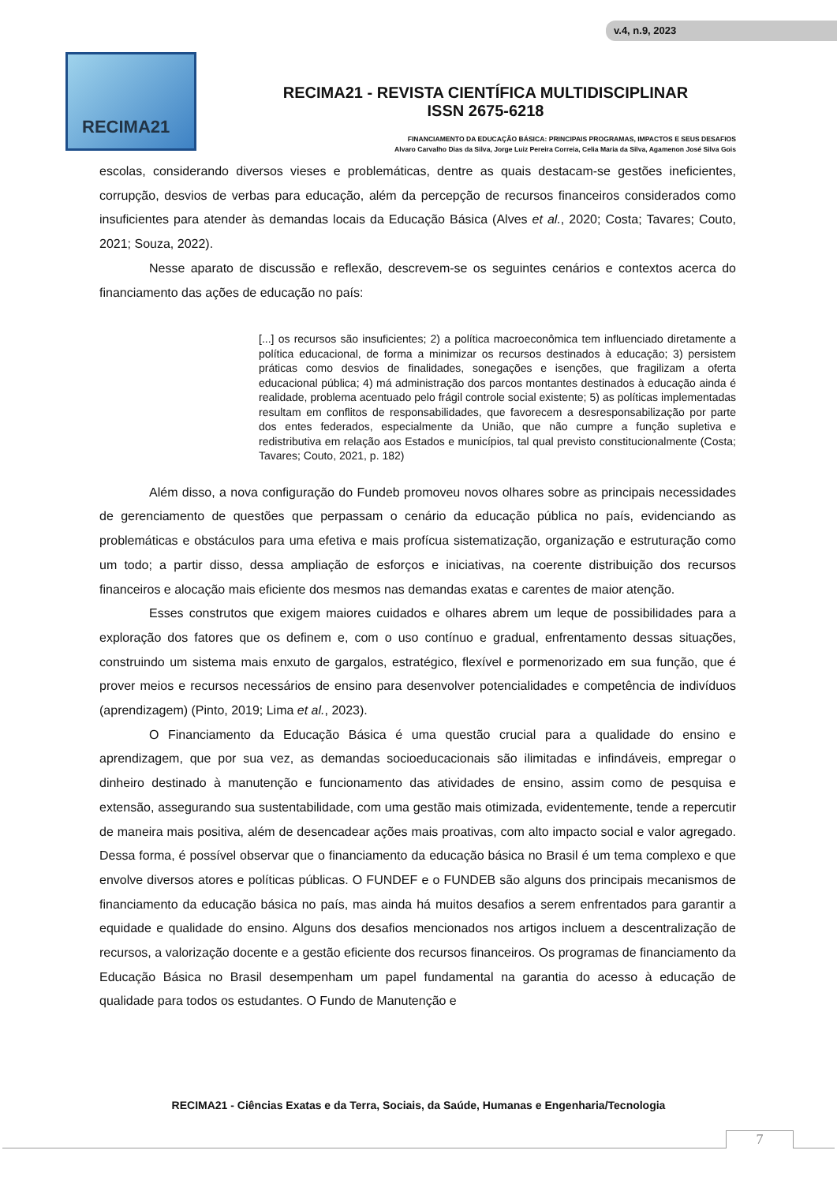v.4, n.9, 2023
RECIMA21
RECIMA21 - REVISTA CIENTÍFICA MULTIDISCIPLINAR
ISSN 2675-6218
FINANCIAMENTO DA EDUCAÇÃO BÁSICA: PRINCIPAIS PROGRAMAS, IMPACTOS E SEUS DESAFIOS
Alvaro Carvalho Dias da Silva, Jorge Luiz Pereira Correia, Celia Maria da Silva, Agamenon José Silva Gois
escolas, considerando diversos vieses e problemáticas, dentre as quais destacam-se gestões ineficientes, corrupção, desvios de verbas para educação, além da percepção de recursos financeiros considerados como insuficientes para atender às demandas locais da Educação Básica (Alves et al., 2020; Costa; Tavares; Couto, 2021; Souza, 2022).
Nesse aparato de discussão e reflexão, descrevem-se os seguintes cenários e contextos acerca do financiamento das ações de educação no país:
[...] os recursos são insuficientes; 2) a política macroeconômica tem influenciado diretamente a política educacional, de forma a minimizar os recursos destinados à educação; 3) persistem práticas como desvios de finalidades, sonegações e isenções, que fragilizam a oferta educacional pública; 4) má administração dos parcos montantes destinados à educação ainda é realidade, problema acentuado pelo frágil controle social existente; 5) as políticas implementadas resultam em conflitos de responsabilidades, que favorecem a desresponsabilização por parte dos entes federados, especialmente da União, que não cumpre a função supletiva e redistributiva em relação aos Estados e municípios, tal qual previsto constitucionalmente (Costa; Tavares; Couto, 2021, p. 182)
Além disso, a nova configuração do Fundeb promoveu novos olhares sobre as principais necessidades de gerenciamento de questões que perpassam o cenário da educação pública no país, evidenciando as problemáticas e obstáculos para uma efetiva e mais profícua sistematização, organização e estruturação como um todo; a partir disso, dessa ampliação de esforços e iniciativas, na coerente distribuição dos recursos financeiros e alocação mais eficiente dos mesmos nas demandas exatas e carentes de maior atenção.
Esses construtos que exigem maiores cuidados e olhares abrem um leque de possibilidades para a exploração dos fatores que os definem e, com o uso contínuo e gradual, enfrentamento dessas situações, construindo um sistema mais enxuto de gargalos, estratégico, flexível e pormenorizado em sua função, que é prover meios e recursos necessários de ensino para desenvolver potencialidades e competência de indivíduos (aprendizagem) (Pinto, 2019; Lima et al., 2023).
O Financiamento da Educação Básica é uma questão crucial para a qualidade do ensino e aprendizagem, que por sua vez, as demandas socioeducacionais são ilimitadas e infindáveis, empregar o dinheiro destinado à manutenção e funcionamento das atividades de ensino, assim como de pesquisa e extensão, assegurando sua sustentabilidade, com uma gestão mais otimizada, evidentemente, tende a repercutir de maneira mais positiva, além de desencadear ações mais proativas, com alto impacto social e valor agregado. Dessa forma, é possível observar que o financiamento da educação básica no Brasil é um tema complexo e que envolve diversos atores e políticas públicas. O FUNDEF e o FUNDEB são alguns dos principais mecanismos de financiamento da educação básica no país, mas ainda há muitos desafios a serem enfrentados para garantir a equidade e qualidade do ensino. Alguns dos desafios mencionados nos artigos incluem a descentralização de recursos, a valorização docente e a gestão eficiente dos recursos financeiros. Os programas de financiamento da Educação Básica no Brasil desempenham um papel fundamental na garantia do acesso à educação de qualidade para todos os estudantes. O Fundo de Manutenção e
RECIMA21 - Ciências Exatas e da Terra, Sociais, da Saúde, Humanas e Engenharia/Tecnologia
7